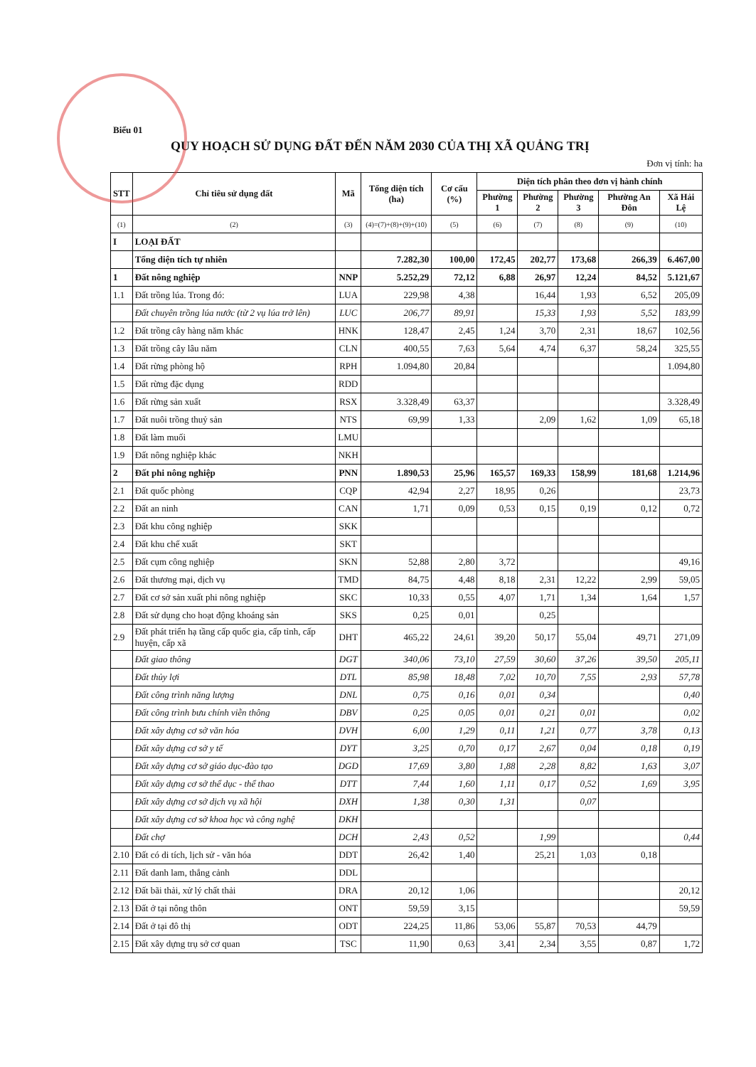Biểu 01
QUY HOẠCH SỬ DỤNG ĐẤT ĐẾN NĂM 2030 CỦA THỊ XÃ QUẢNG TRỊ
Đơn vị tính: ha
| STT | Chỉ tiêu sử dụng đất | Mã | Tổng diện tích (ha) | Cơ cấu (%) | Diện tích phân theo đơn vị hành chính | | | | |
| --- | --- | --- | --- | --- | --- | --- | --- | --- | --- |
| | | | | | Phường 1 | Phường 2 | Phường 3 | Phường An Đôn | Xã Hải Lệ |
| (1) | (2) | (3) | (4)=(7)+(8)+(9)+(10) | (5) | (6) | (7) | (8) | (9) | (10) |
| I | LOẠI ĐẤT | | | | | | | | |
| | Tổng diện tích tự nhiên | | 7.282,30 | 100,00 | 172,45 | 202,77 | 173,68 | 266,39 | 6.467,00 |
| 1 | Đất nông nghiệp | NNP | 5.252,29 | 72,12 | 6,88 | 26,97 | 12,24 | 84,52 | 5.121,67 |
| 1.1 | Đất trồng lúa. Trong đó: | LUA | 229,98 | 4,38 | | 16,44 | 1,93 | 6,52 | 205,09 |
| | Đất chuyên trồng lúa nước (từ 2 vụ lúa trở lên) | LUC | 206,77 | 89,91 | | 15,33 | 1,93 | 5,52 | 183,99 |
| 1.2 | Đất trồng cây hàng năm khác | HNK | 128,47 | 2,45 | 1,24 | 3,70 | 2,31 | 18,67 | 102,56 |
| 1.3 | Đất trồng cây lâu năm | CLN | 400,55 | 7,63 | 5,64 | 4,74 | 6,37 | 58,24 | 325,55 |
| 1.4 | Đất rừng phòng hộ | RPH | 1.094,80 | 20,84 | | | | | 1.094,80 |
| 1.5 | Đất rừng đặc dụng | RDD | | | | | | | |
| 1.6 | Đất rừng sản xuất | RSX | 3.328,49 | 63,37 | | | | | 3.328,49 |
| 1.7 | Đất nuôi trồng thuỷ sản | NTS | 69,99 | 1,33 | | 2,09 | 1,62 | 1,09 | 65,18 |
| 1.8 | Đất làm muối | LMU | | | | | | | |
| 1.9 | Đất nông nghiệp khác | NKH | | | | | | | |
| 2 | Đất phi nông nghiệp | PNN | 1.890,53 | 25,96 | 165,57 | 169,33 | 158,99 | 181,68 | 1.214,96 |
| 2.1 | Đất quốc phòng | CQP | 42,94 | 2,27 | 18,95 | 0,26 | | | 23,73 |
| 2.2 | Đất an ninh | CAN | 1,71 | 0,09 | 0,53 | 0,15 | 0,19 | 0,12 | 0,72 |
| 2.3 | Đất khu công nghiệp | SKK | | | | | | | |
| 2.4 | Đất khu chế xuất | SKT | | | | | | | |
| 2.5 | Đất cụm công nghiệp | SKN | 52,88 | 2,80 | 3,72 | | | | 49,16 |
| 2.6 | Đất thương mại, dịch vụ | TMD | 84,75 | 4,48 | 8,18 | 2,31 | 12,22 | 2,99 | 59,05 |
| 2.7 | Đất cơ sở sản xuất phi nông nghiệp | SKC | 10,33 | 0,55 | 4,07 | 1,71 | 1,34 | 1,64 | 1,57 |
| 2.8 | Đất sử dụng cho hoạt động khoáng sản | SKS | 0,25 | 0,01 | | 0,25 | | | |
| 2.9 | Đất phát triển hạ tầng cấp quốc gia, cấp tỉnh, cấp huyện, cấp xã | DHT | 465,22 | 24,61 | 39,20 | 50,17 | 55,04 | 49,71 | 271,09 |
| | Đất giao thông | DGT | 340,06 | 73,10 | 27,59 | 30,60 | 37,26 | 39,50 | 205,11 |
| | Đất thủy lợi | DTL | 85,98 | 18,48 | 7,02 | 10,70 | 7,55 | 2,93 | 57,78 |
| | Đất công trình năng lượng | DNL | 0,75 | 0,16 | 0,01 | 0,34 | | | 0,40 |
| | Đất công trình bưu chính viễn thông | DBV | 0,25 | 0,05 | 0,01 | 0,21 | 0,01 | | 0,02 |
| | Đất xây dựng cơ sở văn hóa | DVH | 6,00 | 1,29 | 0,11 | 1,21 | 0,77 | 3,78 | 0,13 |
| | Đất xây dựng cơ sở y tế | DYT | 3,25 | 0,70 | 0,17 | 2,67 | 0,04 | 0,18 | 0,19 |
| | Đất xây dựng cơ sở giáo dục-đào tạo | DGD | 17,69 | 3,80 | 1,88 | 2,28 | 8,82 | 1,63 | 3,07 |
| | Đất xây dựng cơ sở thể dục - thể thao | DTT | 7,44 | 1,60 | 1,11 | 0,17 | 0,52 | 1,69 | 3,95 |
| | Đất xây dựng cơ sở dịch vụ xã hội | DXH | 1,38 | 0,30 | 1,31 | | 0,07 | | |
| | Đất xây dựng cơ sở khoa học và công nghệ | DKH | | | | | | | |
| | Đất chợ | DCH | 2,43 | 0,52 | | 1,99 | | | 0,44 |
| 2.10 | Đất có di tích, lịch sử - văn hóa | DDT | 26,42 | 1,40 | | 25,21 | 1,03 | 0,18 | |
| 2.11 | Đất danh lam, thắng cảnh | DDL | | | | | | | |
| 2.12 | Đất bãi thải, xử lý chất thải | DRA | 20,12 | 1,06 | | | | | 20,12 |
| 2.13 | Đất ở tại nông thôn | ONT | 59,59 | 3,15 | | | | | 59,59 |
| 2.14 | Đất ở tại đô thị | ODT | 224,25 | 11,86 | 53,06 | 55,87 | 70,53 | 44,79 | |
| 2.15 | Đất xây dựng trụ sở cơ quan | TSC | 11,90 | 0,63 | 3,41 | 2,34 | 3,55 | 0,87 | 1,72 |